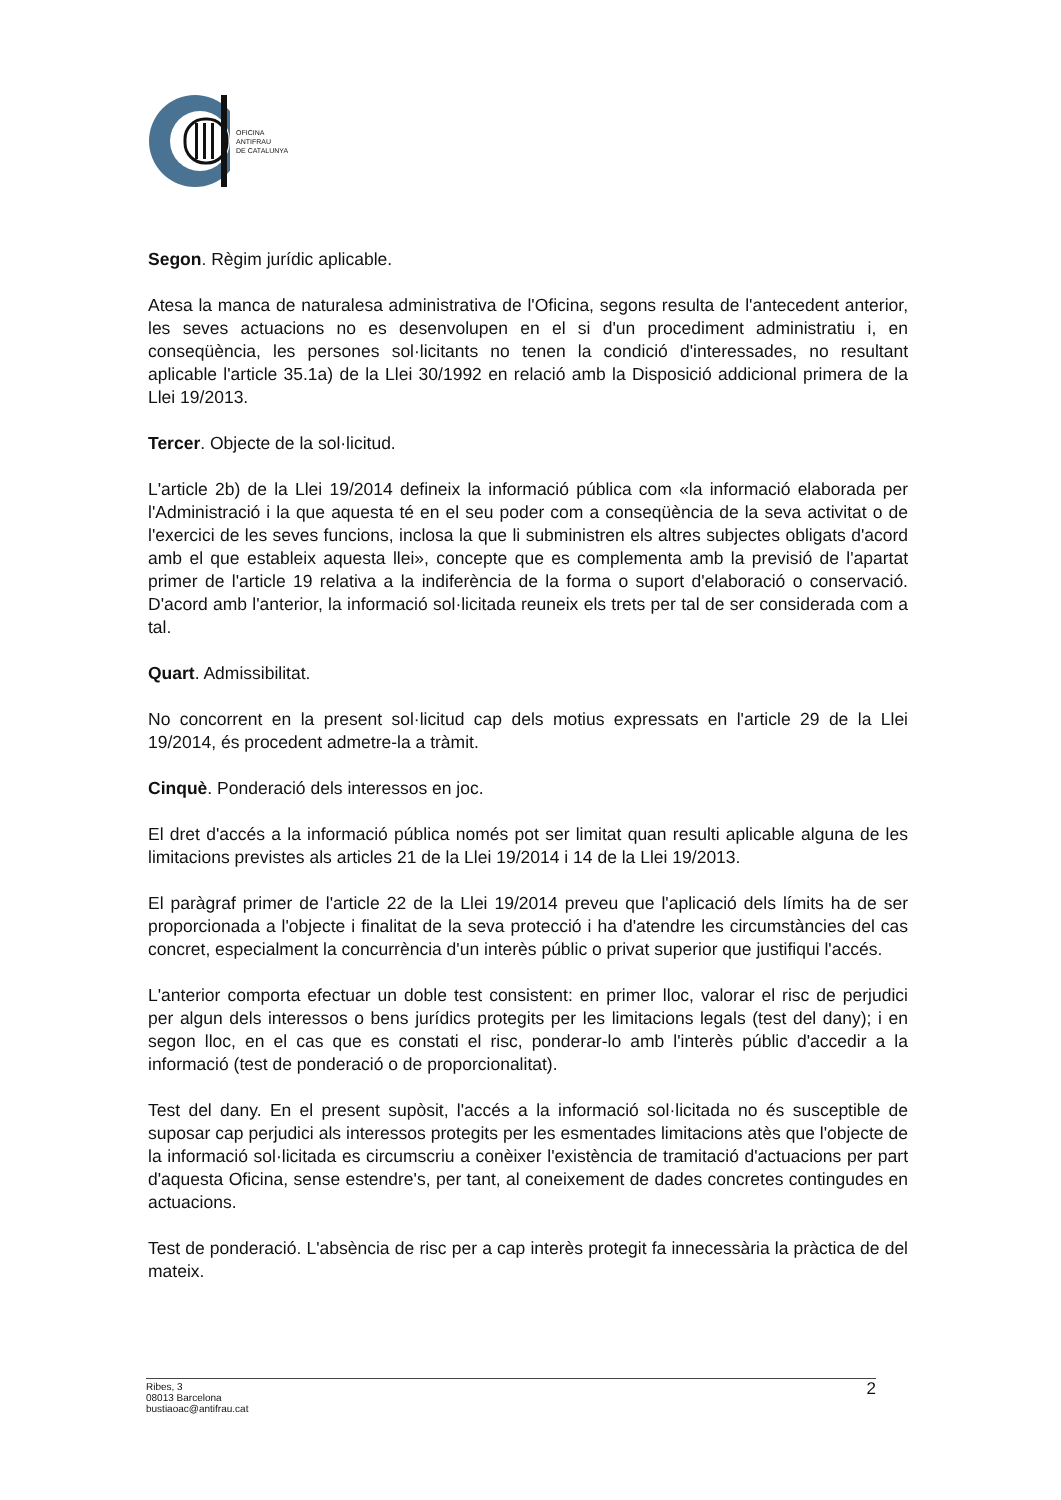OFICINA
ANTIFRAU
DE CATALUNYA
Segon. Règim jurídic aplicable.
Atesa la manca de naturalesa administrativa de l'Oficina, segons resulta de l'antecedent anterior, les seves actuacions no es desenvolupen en el si d'un procediment administratiu i, en conseqüència, les persones sol·licitants no tenen la condició d'interessades, no resultant aplicable l'article 35.1a) de la Llei 30/1992 en relació amb la Disposició addicional primera de la Llei 19/2013.
Tercer. Objecte de la sol·licitud.
L'article 2b) de la Llei 19/2014 defineix la informació pública com «la informació elaborada per l'Administració i la que aquesta té en el seu poder com a conseqüència de la seva activitat o de l'exercici de les seves funcions, inclosa la que li subministren els altres subjectes obligats d'acord amb el que estableix aquesta llei», concepte que es complementa amb la previsió de l'apartat primer de l'article 19 relativa a la indiferència de la forma o suport d'elaboració o conservació. D'acord amb l'anterior, la informació sol·licitada reuneix els trets per tal de ser considerada com a tal.
Quart. Admissibilitat.
No concorrent en la present sol·licitud cap dels motius expressats en l'article 29 de la Llei 19/2014, és procedent admetre-la a tràmit.
Cinquè. Ponderació dels interessos en joc.
El dret d'accés a la informació pública només pot ser limitat quan resulti aplicable alguna de les limitacions previstes als articles 21 de la Llei 19/2014 i 14 de la Llei 19/2013.
El paràgraf primer de l'article 22 de la Llei 19/2014 preveu que l'aplicació dels límits ha de ser proporcionada a l'objecte i finalitat de la seva protecció i ha d'atendre les circumstàncies del cas concret, especialment la concurrència d'un interès públic o privat superior que justifiqui l'accés.
L'anterior comporta efectuar un doble test consistent: en primer lloc, valorar el risc de perjudici per algun dels interessos o bens jurídics protegits per les limitacions legals (test del dany); i en segon lloc, en el cas que es constati el risc, ponderar-lo amb l'interès públic d'accedir a la informació (test de ponderació o de proporcionalitat).
Test del dany. En el present supòsit, l'accés a la informació sol·licitada no és susceptible de suposar cap perjudici als interessos protegits per les esmentades limitacions atès que l'objecte de la informació sol·licitada es circumscriu a conèixer l'existència de tramitació d'actuacions per part d'aquesta Oficina, sense estendre's, per tant, al coneixement de dades concretes contingudes en actuacions.
Test de ponderació. L'absència de risc per a cap interès protegit fa innecessària la pràctica de del mateix.
Ribes, 3
08013 Barcelona
bustiaoac@antifrau.cat
2